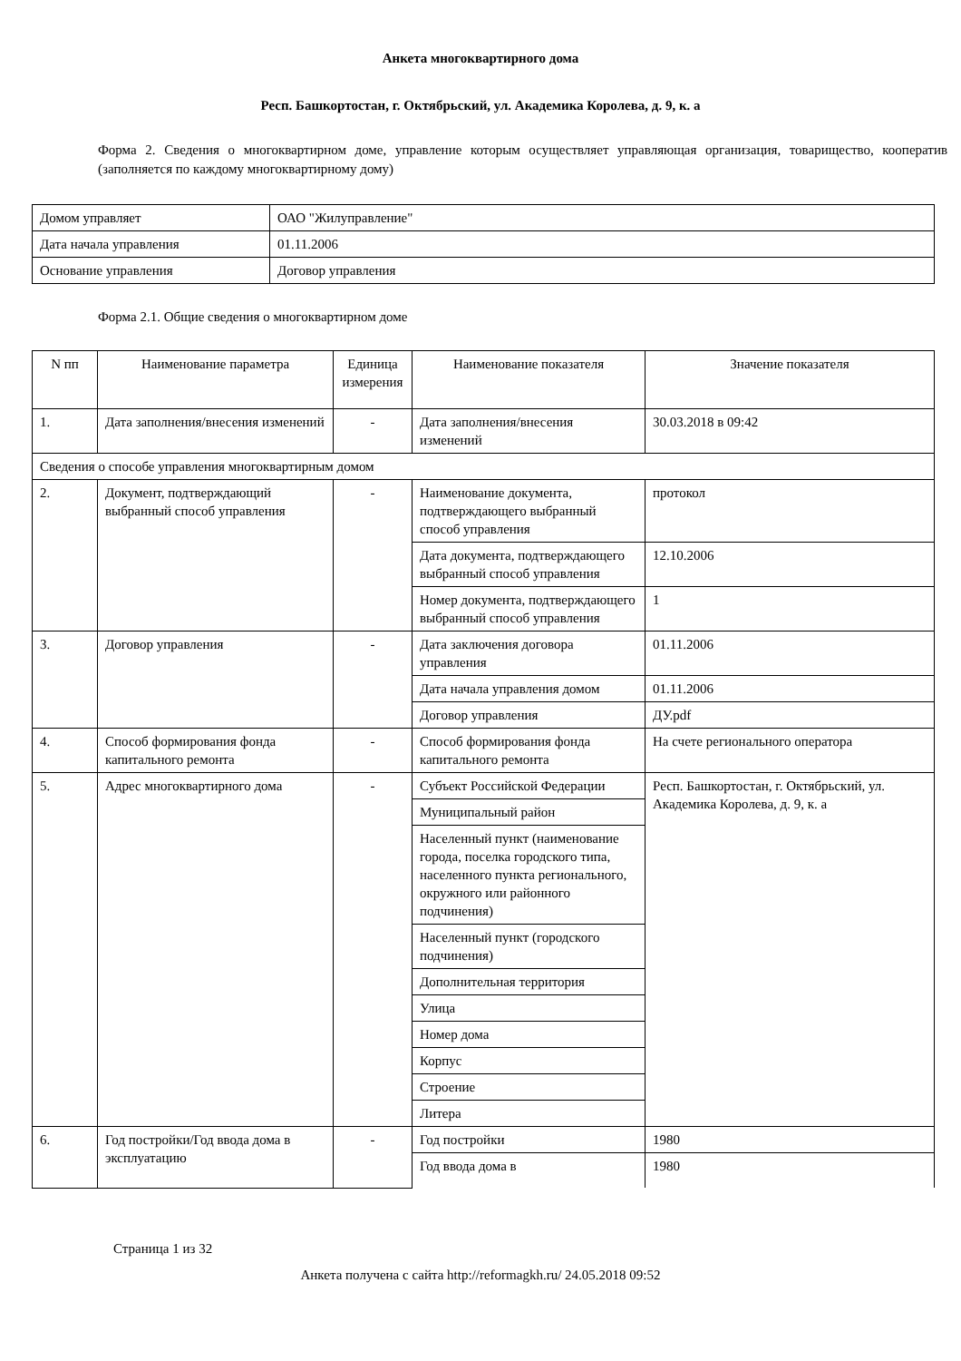Анкета многоквартирного дома
Респ. Башкортостан, г. Октябрьский, ул. Академика Королева, д. 9, к. а
Форма 2. Сведения о многоквартирном доме, управление которым осуществляет управляющая организация, товарищество, кооператив (заполняется по каждому многоквартирному дому)
| Домом управляет | ОАО "Жилуправление" |
| Дата начала управления | 01.11.2006 |
| Основание управления | Договор управления |
Форма 2.1. Общие сведения о многоквартирном доме
| N пп | Наименование параметра | Единица измерения | Наименование показателя | Значение показателя |
| 1. | Дата заполнения/внесения изменений | - | Дата заполнения/внесения изменений | 30.03.2018 в 09:42 |
| Сведения о способе управления многоквартирным домом | | | | |
| 2. | Документ, подтверждающий выбранный способ управления | - | Наименование документа, подтверждающего выбранный способ управления | протокол |
| | | | Дата документа, подтверждающего выбранный способ управления | 12.10.2006 |
| | | | Номер документа, подтверждающего выбранный способ управления | 1 |
| 3. | Договор управления | - | Дата заключения договора управления | 01.11.2006 |
| | | | Дата начала управления домом | 01.11.2006 |
| | | | Договор управления | ДУ.pdf |
| 4. | Способ формирования фонда капитального ремонта | - | Способ формирования фонда капитального ремонта | На счете регионального оператора |
| 5. | Адрес многоквартирного дома | - | Субъект Российской Федерации | Респ. Башкортостан, г. Октябрьский, ул. Академика Королева, д. 9, к. а |
| | | | Муниципальный район | |
| | | | Населенный пункт (наименование города, поселка городского типа, населенного пункта регионального, окружного или районного подчинения) | |
| | | | Населенный пункт (городского подчинения) | |
| | | | Дополнительная территория | |
| | | | Улица | |
| | | | Номер дома | |
| | | | Корпус | |
| | | | Строение | |
| | | | Литера | |
| 6. | Год постройки/Год ввода дома в эксплуатацию | - | Год постройки | 1980 |
| | | | Год ввода дома в | 1980 |
Страница 1 из 32
Анкета получена с сайта http://reformagkh.ru/ 24.05.2018 09:52